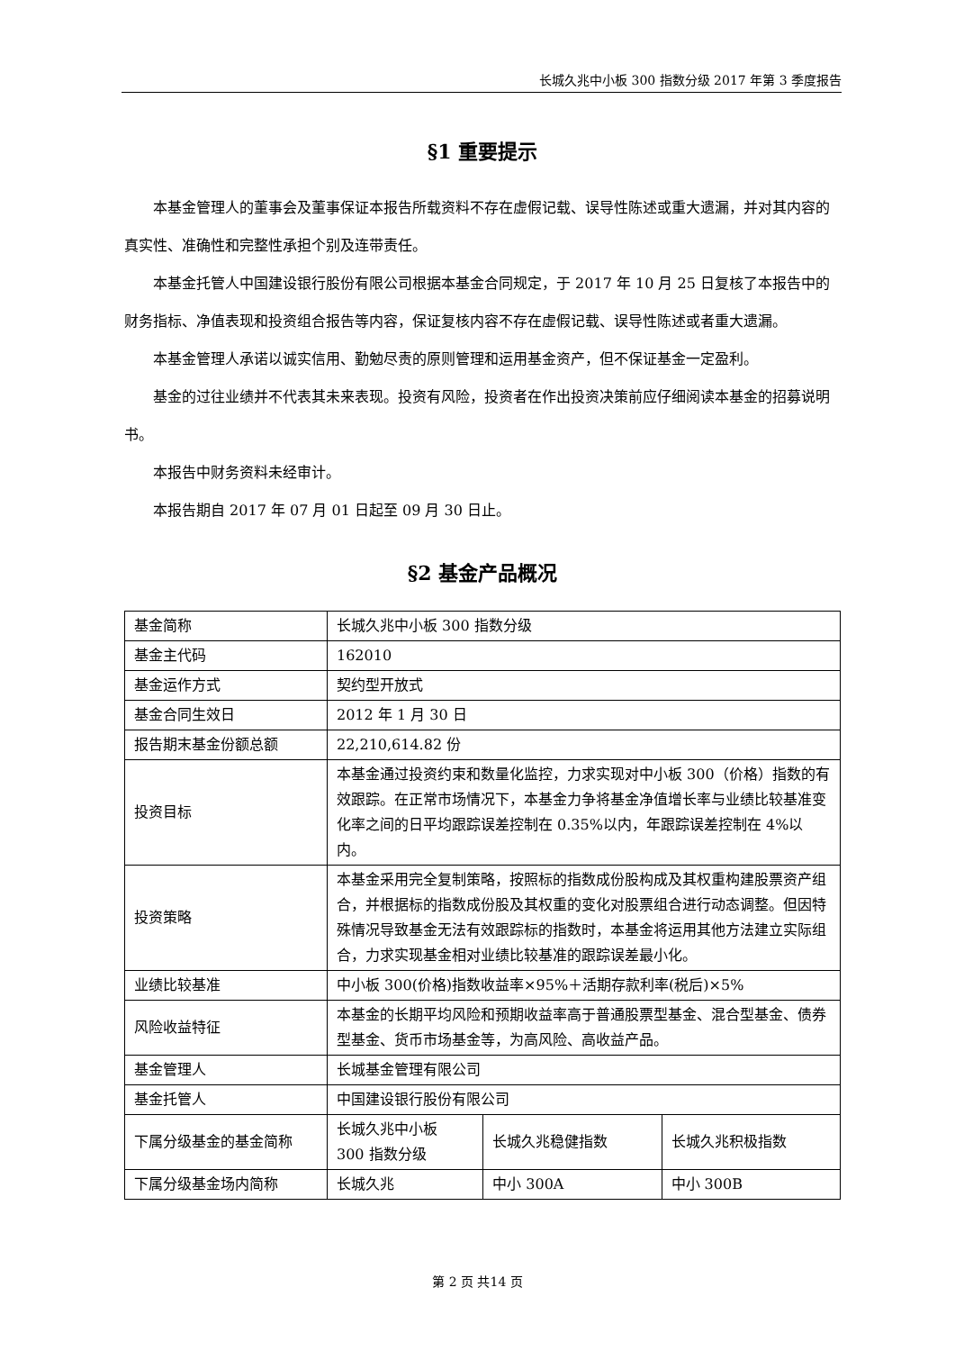长城久兆中小板 300 指数分级 2017 年第 3 季度报告
§1 重要提示
本基金管理人的董事会及董事保证本报告所载资料不存在虚假记载、误导性陈述或重大遗漏，并对其内容的真实性、准确性和完整性承担个别及连带责任。
本基金托管人中国建设银行股份有限公司根据本基金合同规定，于 2017 年 10 月 25 日复核了本报告中的财务指标、净值表现和投资组合报告等内容，保证复核内容不存在虚假记载、误导性陈述或者重大遗漏。
本基金管理人承诺以诚实信用、勤勉尽责的原则管理和运用基金资产，但不保证基金一定盈利。
基金的过往业绩并不代表其未来表现。投资有风险，投资者在作出投资决策前应仔细阅读本基金的招募说明书。
本报告中财务资料未经审计。
本报告期自 2017 年 07 月 01 日起至 09 月 30 日止。
§2 基金产品概况
| 基金简称 | 长城久兆中小板 300 指数分级 | | |
| 基金主代码 | 162010 | | |
| 基金运作方式 | 契约型开放式 | | |
| 基金合同生效日 | 2012 年 1 月 30 日 | | |
| 报告期末基金份额总额 | 22,210,614.82 份 | | |
| 投资目标 | 本基金通过投资约束和数量化监控，力求实现对中小板 300（价格）指数的有效跟踪。在正常市场情况下，本基金力争将基金净值增长率与业绩比较基准变化率之间的日平均跟踪误差控制在 0.35%以内，年跟踪误差控制在 4%以内。 | | |
| 投资策略 | 本基金采用完全复制策略，按照标的指数成份股构成及其权重构建股票资产组合，并根据标的指数成份股及其权重的变化对股票组合进行动态调整。但因特殊情况导致基金无法有效跟踪标的指数时，本基金将运用其他方法建立实际组合，力求实现基金相对业绩比较基准的跟踪误差最小化。 | | |
| 业绩比较基准 | 中小板 300(价格)指数收益率×95%＋活期存款利率(税后)×5% | | |
| 风险收益特征 | 本基金的长期平均风险和预期收益率高于普通股票型基金、混合型基金、债券型基金、货币市场基金等，为高风险、高收益产品。 | | |
| 基金管理人 | 长城基金管理有限公司 | | |
| 基金托管人 | 中国建设银行股份有限公司 | | |
| 下属分级基金的基金简称 | 长城久兆中小板 300 指数分级 | 长城久兆稳健指数 | 长城久兆积极指数 |
| 下属分级基金场内简称 | 长城久兆 | 中小 300A | 中小 300B |
第 2 页 共14 页